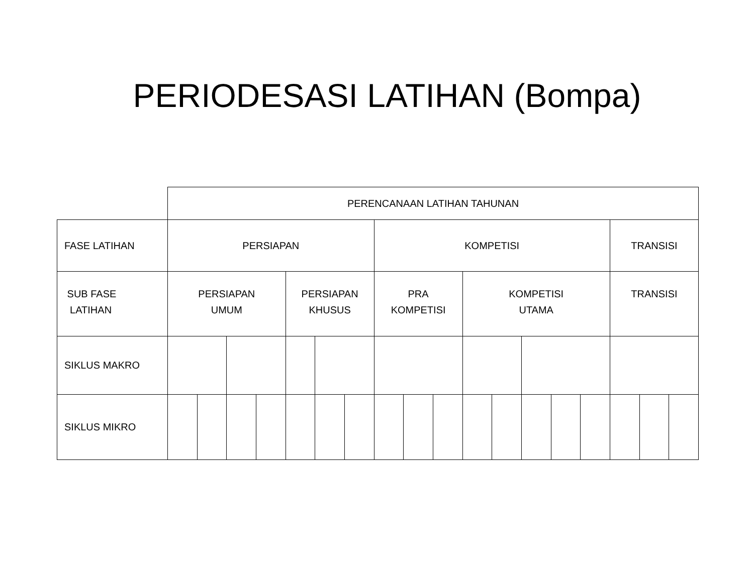PERIODESASI LATIHAN (Bompa)
| | PERENCANAAN LATIHAN TAHUNAN | | | | | | | | | | | | | | | | | |
| FASE LATIHAN | PERSIAPAN | | | | | | | KOMPETISI | | | | | | | | TRANSISI | | |
| SUB FASE LATIHAN | PERSIAPAN UMUM | | | | PERSIAPAN KHUSUS | | | PRA KOMPETISI | | | KOMPETISI UTAMA | | | | | TRANSISI | | |
| SIKLUS MAKRO | | | | | | | | | | | | | | | | | | |
| SIKLUS MIKRO | | | | | | | | | | | | | | | | | | |